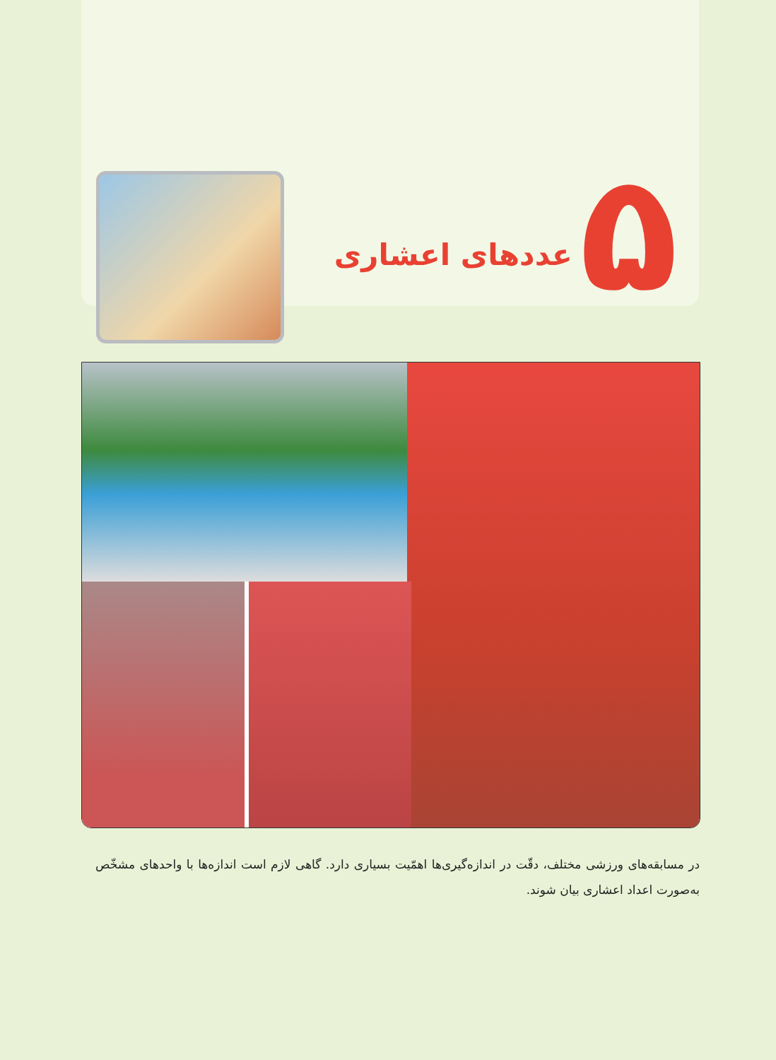۵
عددهای اعشاری
در مسابقه‌های ورزشی مختلف، دقّت در اندازه‌گیری‌ها اهمّیت بسیاری دارد. گاهی لازم است اندازه‌ها با واحدهای مشخّص به‌صورت اعداد اعشاری بیان شوند.